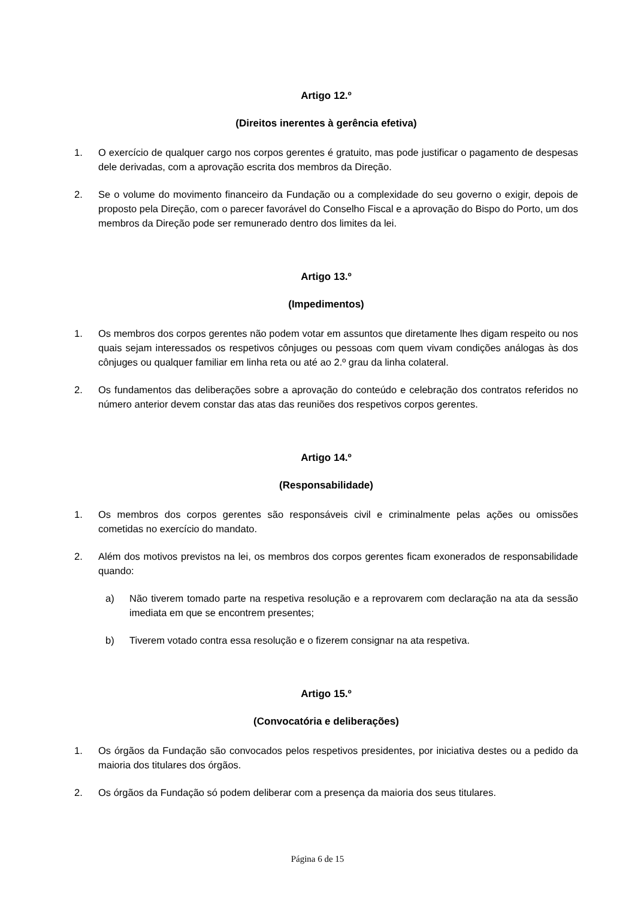Artigo 12.º
(Direitos inerentes à gerência efetiva)
1. O exercício de qualquer cargo nos corpos gerentes é gratuito, mas pode justificar o pagamento de despesas dele derivadas, com a aprovação escrita dos membros da Direção.
2. Se o volume do movimento financeiro da Fundação ou a complexidade do seu governo o exigir, depois de proposto pela Direção, com o parecer favorável do Conselho Fiscal e a aprovação do Bispo do Porto, um dos membros da Direção pode ser remunerado dentro dos limites da lei.
Artigo 13.º
(Impedimentos)
1. Os membros dos corpos gerentes não podem votar em assuntos que diretamente lhes digam respeito ou nos quais sejam interessados os respetivos cônjuges ou pessoas com quem vivam condições análogas às dos cônjuges ou qualquer familiar em linha reta ou até ao 2.º grau da linha colateral.
2. Os fundamentos das deliberações sobre a aprovação do conteúdo e celebração dos contratos referidos no número anterior devem constar das atas das reuniões dos respetivos corpos gerentes.
Artigo 14.º
(Responsabilidade)
1. Os membros dos corpos gerentes são responsáveis civil e criminalmente pelas ações ou omissões cometidas no exercício do mandato.
2. Além dos motivos previstos na lei, os membros dos corpos gerentes ficam exonerados de responsabilidade quando:
a) Não tiverem tomado parte na respetiva resolução e a reprovarem com declaração na ata da sessão imediata em que se encontrem presentes;
b) Tiverem votado contra essa resolução e o fizerem consignar na ata respetiva.
Artigo 15.º
(Convocatória e deliberações)
1. Os órgãos da Fundação são convocados pelos respetivos presidentes, por iniciativa destes ou a pedido da maioria dos titulares dos órgãos.
2. Os órgãos da Fundação só podem deliberar com a presença da maioria dos seus titulares.
Página 6 de 15